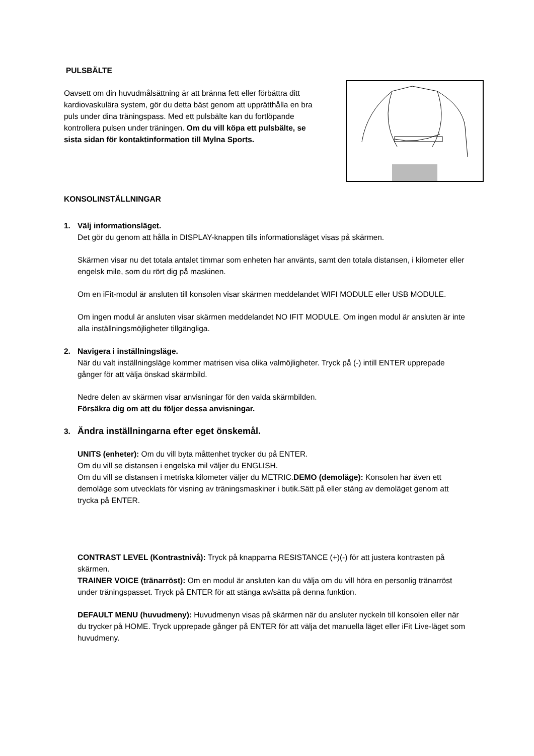PULSBÄLTE
Oavsett om din huvudmålsättning är att bränna fett eller förbättra ditt kardiovaskulära system, gör du detta bäst genom att upprätthålla en bra puls under dina träningspass. Med ett pulsbälte kan du fortlöpande kontrollera pulsen under träningen. Om du vill köpa ett pulsbälte, se sista sidan för kontaktinformation till Mylna Sports.
KONSOLINSTÄLLNINGAR
1. Välj informationsläget.
Det gör du genom att hålla in DISPLAY-knappen tills informationsläget visas på skärmen.
Skärmen visar nu det totala antalet timmar som enheten har använts, samt den totala distansen, i kilometer eller engelsk mile, som du rört dig på maskinen.
Om en iFit-modul är ansluten till konsolen visar skärmen meddelandet WIFI MODULE eller USB MODULE.
Om ingen modul är ansluten visar skärmen meddelandet NO IFIT MODULE. Om ingen modul är ansluten är inte alla inställningsmöjligheter tillgängliga.
2. Navigera i inställningsläge.
När du valt inställningsläge kommer matrisen visa olika valmöjligheter. Tryck på (-) intill ENTER upprepade gånger för att välja önskad skärmbild.
Nedre delen av skärmen visar anvisningar för den valda skärmbilden.
Försäkra dig om att du följer dessa anvisningar.
3. Ändra inställningarna efter eget önskemål.
UNITS (enheter): Om du vill byta måttenhet trycker du på ENTER.
Om du vill se distansen i engelska mil väljer du ENGLISH.
Om du vill se distansen i metriska kilometer väljer du METRIC.DEMO (demoläge): Konsolen har även ett demoläge som utvecklats för visning av träningsmaskiner i butik.Sätt på eller stäng av demoläget genom att trycka på ENTER.
CONTRAST LEVEL (Kontrastnivå): Tryck på knapparna RESISTANCE (+)(-) för att justera kontrasten på skärmen.
TRAINER VOICE (tränarröst): Om en modul är ansluten kan du välja om du vill höra en personlig tränarröst under träningspasset. Tryck på ENTER för att stänga av/sätta på denna funktion.
DEFAULT MENU (huvudmeny): Huvudmenyn visas på skärmen när du ansluter nyckeln till konsolen eller när du trycker på HOME. Tryck upprepade gånger på ENTER för att välja det manuella läget eller iFit Live-läget som huvudmeny.